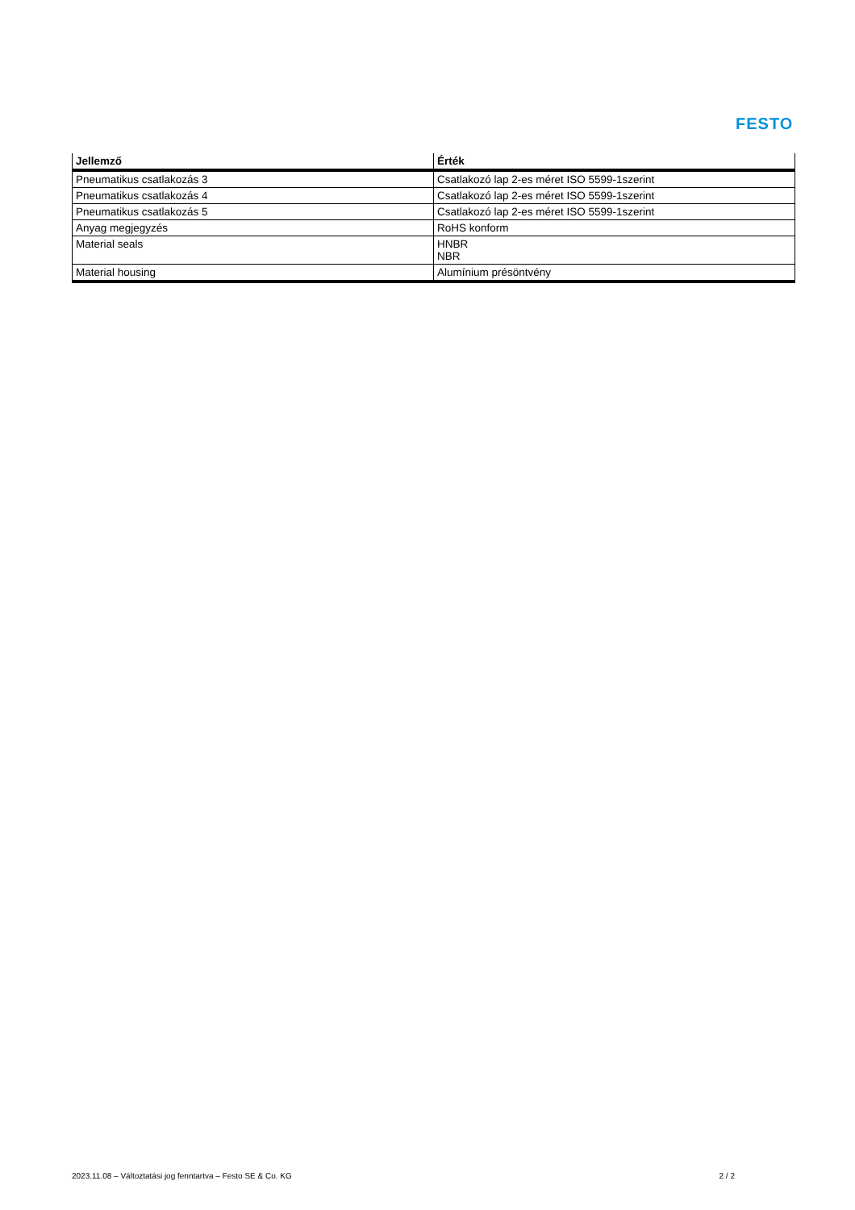FESTO
| Jellemző | Érték |
| --- | --- |
| Pneumatikus csatlakozás 3 | Csatlakozó lap 2-es méret ISO 5599-1szerint |
| Pneumatikus csatlakozás 4 | Csatlakozó lap 2-es méret ISO 5599-1szerint |
| Pneumatikus csatlakozás 5 | Csatlakozó lap 2-es méret ISO 5599-1szerint |
| Anyag megjegyzés | RoHS konform |
| Material seals | HNBR NBR |
| Material housing | Alumínium présöntvény |
2023.11.08 – Változtatási jog fenntartva – Festo SE & Co. KG 2 / 2